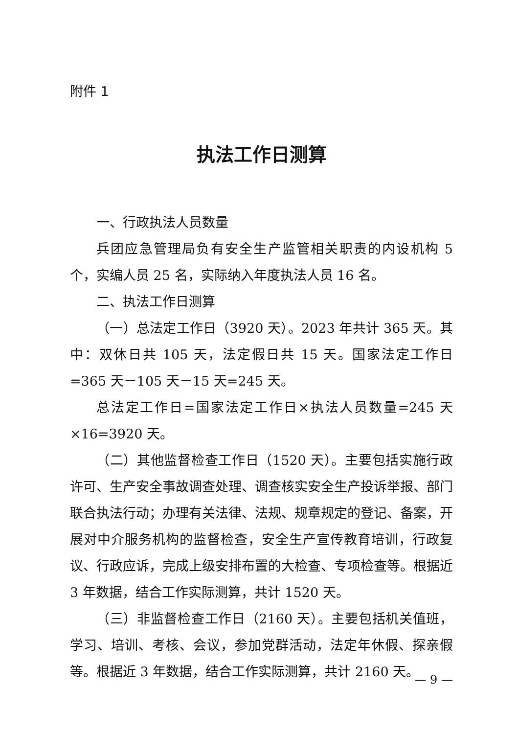附件 1
执法工作日测算
一、行政执法人员数量
兵团应急管理局负有安全生产监管相关职责的内设机构 5 个，实编人员 25 名，实际纳入年度执法人员 16 名。
二、执法工作日测算
（一）总法定工作日（3920 天）。2023 年共计 365 天。其中：双休日共 105 天，法定假日共 15 天。国家法定工作日=365 天－105 天－15 天=245 天。
总法定工作日=国家法定工作日×执法人员数量=245 天×16=3920 天。
（二）其他监督检查工作日（1520 天）。主要包括实施行政许可、生产安全事故调查处理、调查核实安全生产投诉举报、部门联合执法行动；办理有关法律、法规、规章规定的登记、备案，开展对中介服务机构的监督检查，安全生产宣传教育培训，行政复议、行政应诉，完成上级安排布置的大检查、专项检查等。根据近 3 年数据，结合工作实际测算，共计 1520 天。
（三）非监督检查工作日（2160 天）。主要包括机关值班，学习、培训、考核、会议，参加党群活动，法定年休假、探亲假等。根据近 3 年数据，结合工作实际测算，共计 2160 天。
— 9 —